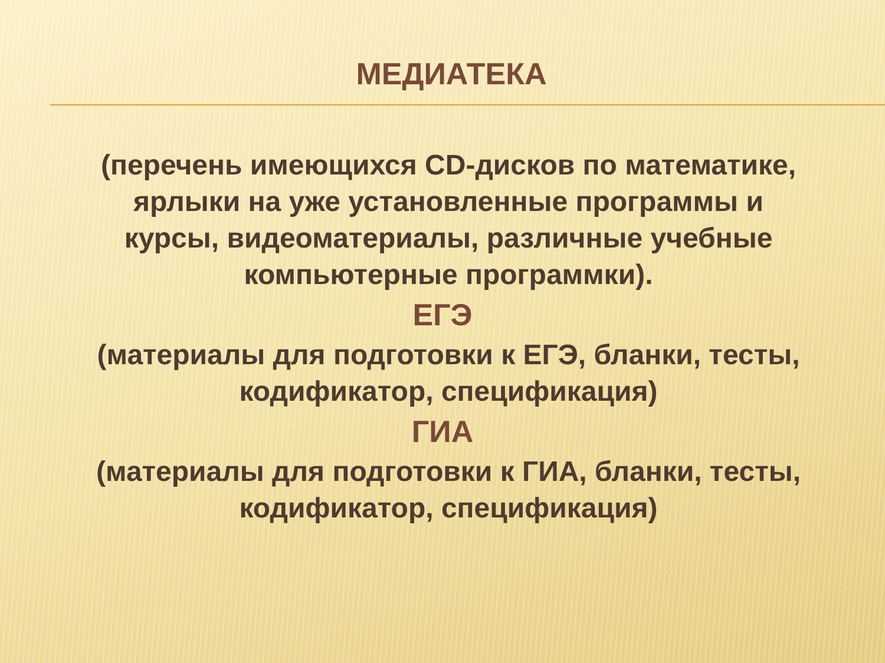МЕДИАТЕКА
(перечень имеющихся CD-дисков по математике, ярлыки на уже установленные программы и курсы, видеоматериалы, различные учебные компьютерные программки).
ЕГЭ
(материалы для подготовки к ЕГЭ, бланки, тесты, кодификатор, спецификация)
ГИА
(материалы для подготовки к ГИА, бланки, тесты, кодификатор, спецификация)